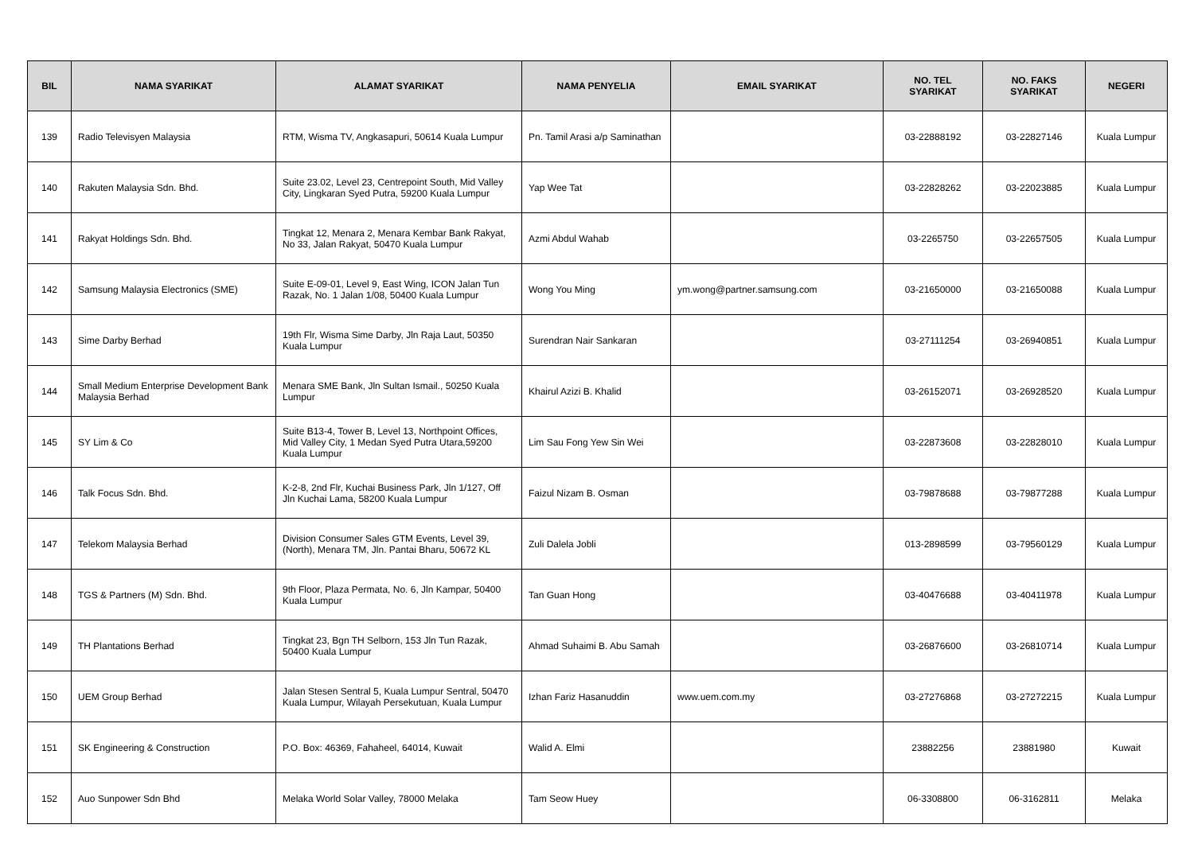| BIL | NAMA SYARIKAT | ALAMAT SYARIKAT | NAMA PENYELIA | EMAIL SYARIKAT | NO. TEL SYARIKAT | NO. FAKS SYARIKAT | NEGERI |
| --- | --- | --- | --- | --- | --- | --- | --- |
| 139 | Radio Televisyen Malaysia | RTM, Wisma TV, Angkasapuri, 50614 Kuala Lumpur | Pn. Tamil Arasi a/p Saminathan | | 03-22888192 | 03-22827146 | Kuala Lumpur |
| 140 | Rakuten Malaysia Sdn. Bhd. | Suite 23.02, Level 23, Centrepoint South, Mid Valley City, Lingkaran Syed Putra, 59200 Kuala Lumpur | Yap Wee Tat | | 03-22828262 | 03-22023885 | Kuala Lumpur |
| 141 | Rakyat Holdings Sdn. Bhd. | Tingkat 12, Menara 2, Menara Kembar Bank Rakyat, No 33, Jalan Rakyat, 50470 Kuala Lumpur | Azmi Abdul Wahab | | 03-2265750 | 03-22657505 | Kuala Lumpur |
| 142 | Samsung Malaysia Electronics (SME) | Suite E-09-01, Level 9, East Wing, ICON Jalan Tun Razak, No. 1 Jalan 1/08, 50400 Kuala Lumpur | Wong You Ming | ym.wong@partner.samsung.com | 03-21650000 | 03-21650088 | Kuala Lumpur |
| 143 | Sime Darby Berhad | 19th Flr, Wisma Sime Darby, Jln Raja Laut, 50350 Kuala Lumpur | Surendran Nair Sankaran | | 03-27111254 | 03-26940851 | Kuala Lumpur |
| 144 | Small Medium Enterprise Development Bank Malaysia Berhad | Menara SME Bank, Jln Sultan Ismail., 50250 Kuala Lumpur | Khairul Azizi B. Khalid | | 03-26152071 | 03-26928520 | Kuala Lumpur |
| 145 | SY Lim & Co | Suite B13-4, Tower B, Level 13, Northpoint Offices, Mid Valley City, 1 Medan Syed Putra Utara,59200 Kuala Lumpur | Lim Sau Fong Yew Sin Wei | | 03-22873608 | 03-22828010 | Kuala Lumpur |
| 146 | Talk Focus Sdn. Bhd. | K-2-8, 2nd Flr, Kuchai Business Park, Jln 1/127, Off Jln Kuchai Lama, 58200 Kuala Lumpur | Faizul Nizam B. Osman | | 03-79878688 | 03-79877288 | Kuala Lumpur |
| 147 | Telekom Malaysia Berhad | Division Consumer Sales GTM Events, Level 39, (North), Menara TM, Jln. Pantai Bharu, 50672 KL | Zuli Dalela Jobli | | 013-2898599 | 03-79560129 | Kuala Lumpur |
| 148 | TGS & Partners (M) Sdn. Bhd. | 9th Floor, Plaza Permata, No. 6, Jln Kampar, 50400 Kuala Lumpur | Tan Guan Hong | | 03-40476688 | 03-40411978 | Kuala Lumpur |
| 149 | TH Plantations Berhad | Tingkat 23, Bgn TH Selborn, 153 Jln Tun Razak, 50400 Kuala Lumpur | Ahmad Suhaimi B. Abu Samah | | 03-26876600 | 03-26810714 | Kuala Lumpur |
| 150 | UEM Group Berhad | Jalan Stesen Sentral 5, Kuala Lumpur Sentral, 50470 Kuala Lumpur, Wilayah Persekutuan, Kuala Lumpur | Izhan Fariz Hasanuddin | www.uem.com.my | 03-27276868 | 03-27272215 | Kuala Lumpur |
| 151 | SK Engineering & Construction | P.O. Box: 46369, Fahaheel, 64014, Kuwait | Walid A. Elmi | | 23882256 | 23881980 | Kuwait |
| 152 | Auo Sunpower Sdn Bhd | Melaka World Solar Valley, 78000 Melaka | Tam Seow Huey | | 06-3308800 | 06-3162811 | Melaka |